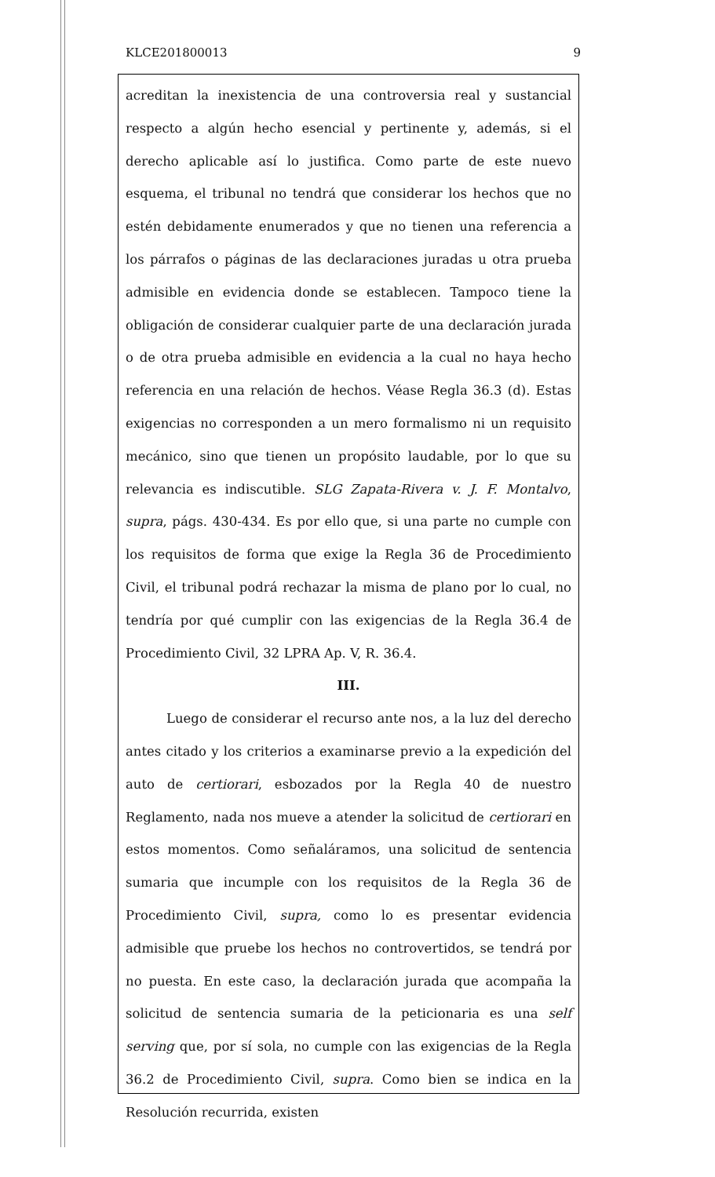KLCE201800013 9
acreditan la inexistencia de una controversia real y sustancial respecto a algún hecho esencial y pertinente y, además, si el derecho aplicable así lo justifica. Como parte de este nuevo esquema, el tribunal no tendrá que considerar los hechos que no estén debidamente enumerados y que no tienen una referencia a los párrafos o páginas de las declaraciones juradas u otra prueba admisible en evidencia donde se establecen. Tampoco tiene la obligación de considerar cualquier parte de una declaración jurada o de otra prueba admisible en evidencia a la cual no haya hecho referencia en una relación de hechos. Véase Regla 36.3 (d). Estas exigencias no corresponden a un mero formalismo ni un requisito mecánico, sino que tienen un propósito laudable, por lo que su relevancia es indiscutible. SLG Zapata-Rivera v. J. F. Montalvo, supra, págs. 430-434. Es por ello que, si una parte no cumple con los requisitos de forma que exige la Regla 36 de Procedimiento Civil, el tribunal podrá rechazar la misma de plano por lo cual, no tendría por qué cumplir con las exigencias de la Regla 36.4 de Procedimiento Civil, 32 LPRA Ap. V, R. 36.4.
III.
Luego de considerar el recurso ante nos, a la luz del derecho antes citado y los criterios a examinarse previo a la expedición del auto de certiorari, esbozados por la Regla 40 de nuestro Reglamento, nada nos mueve a atender la solicitud de certiorari en estos momentos. Como señaláramos, una solicitud de sentencia sumaria que incumple con los requisitos de la Regla 36 de Procedimiento Civil, supra, como lo es presentar evidencia admisible que pruebe los hechos no controvertidos, se tendrá por no puesta. En este caso, la declaración jurada que acompaña la solicitud de sentencia sumaria de la peticionaria es una self serving que, por sí sola, no cumple con las exigencias de la Regla 36.2 de Procedimiento Civil, supra. Como bien se indica en la Resolución recurrida, existen